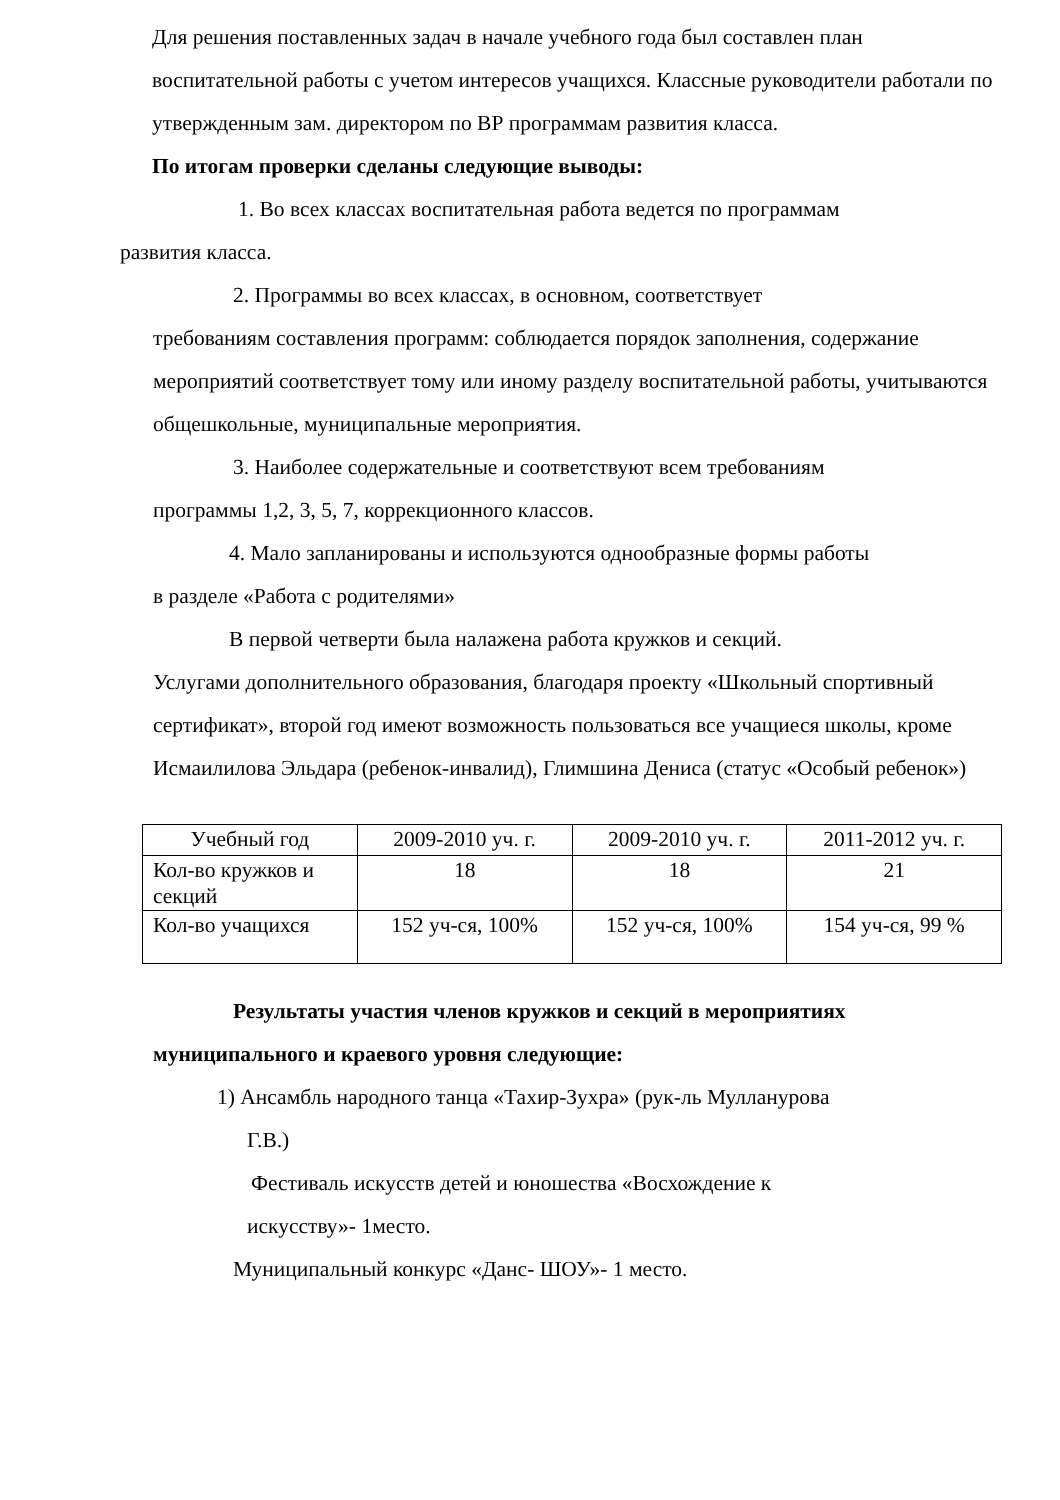Для решения поставленных задач в начале учебного года был составлен план воспитательной работы с учетом интересов учащихся. Классные руководители работали по утвержденным зам. директором по ВР программам развития класса.
По итогам проверки сделаны следующие выводы:
1. Во всех классах воспитательная работа ведется по программам
развития класса.
2. Программы во всех классах, в основном, соответствует
требованиям составления программ: соблюдается порядок заполнения, содержание мероприятий соответствует тому или иному разделу воспитательной работы, учитываются общешкольные, муниципальные мероприятия.
3. Наиболее содержательные и соответствуют всем требованиям
программы 1,2, 3, 5, 7, коррекционного классов.
4. Мало запланированы и используются однообразные формы работы
в разделе «Работа с родителями»
В первой четверти была налажена работа кружков и секций.
Услугами дополнительного образования, благодаря проекту «Школьный спортивный сертификат», второй год имеют возможность пользоваться все учащиеся школы, кроме Исмаилилова Эльдара (ребенок-инвалид), Глимшина Дениса (статус «Особый ребенок»)
| Учебный год | 2009-2010 уч. г. | 2009-2010 уч. г. | 2011-2012 уч. г. |
| Кол-во кружков и секций | 18 | 18 | 21 |
| Кол-во учащихся | 152 уч-ся, 100% | 152 уч-ся, 100% | 154 уч-ся, 99 % |
Результаты участия членов кружков и секций в мероприятиях
муниципального и краевого уровня следующие:
1) Ансамбль народного танца «Тахир-Зухра» (рук-ль Мулланурова
Г.В.)
Фестиваль искусств детей и юношества «Восхождение к
искусству»- 1место.
Муниципальный конкурс «Данс- ШОУ»- 1 место.